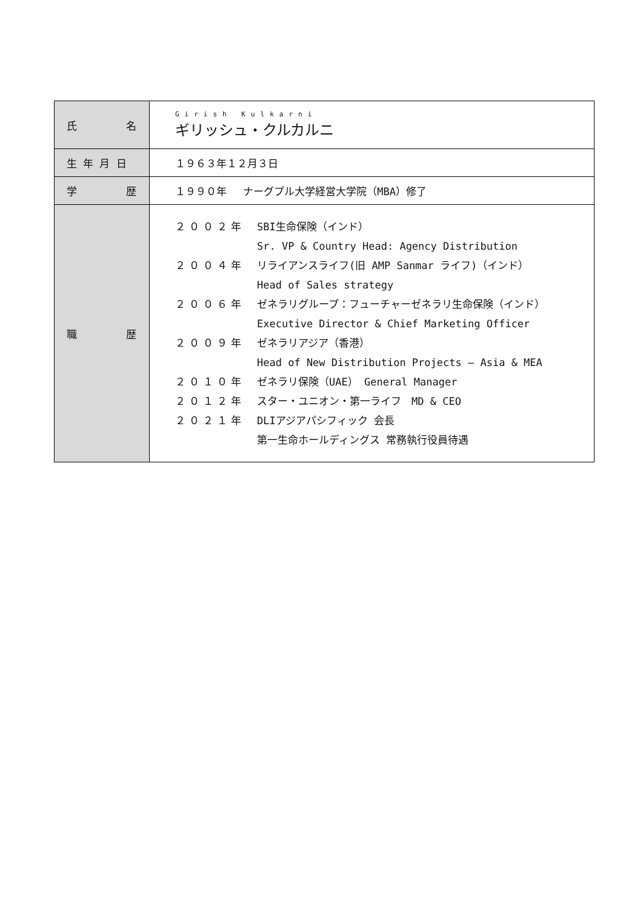| 氏 名 | Girish Kulkarni ギリッシュ・クルカルニ |
| 生 年 月 日 | １９６３年１２月３日 |
| 学 歴 | １９９０年 ナーグプル大学経営大学院（MBA）修了 |
| 職 歴 | ２００２年 SBI生命保険（インド） Sr. VP & Country Head: Agency Distribution ２００４年 リライアンスライフ(旧 AMP Sanmar ライフ)（インド） Head of Sales strategy ２００６年 ゼネラリグループ：フューチャーゼネラリ生命保険（インド） Executive Director & Chief Marketing Officer ２００９年 ゼネラリアジア（香港） Head of New Distribution Projects – Asia & MEA ２０１０年 ゼネラリ保険（UAE） General Manager ２０１２年 スター・ユニオン・第一ライフ MD & CEO ２０２１年 DLIアジアパシフィック 会長 第一生命ホールディングス 常務執行役員待遇 |